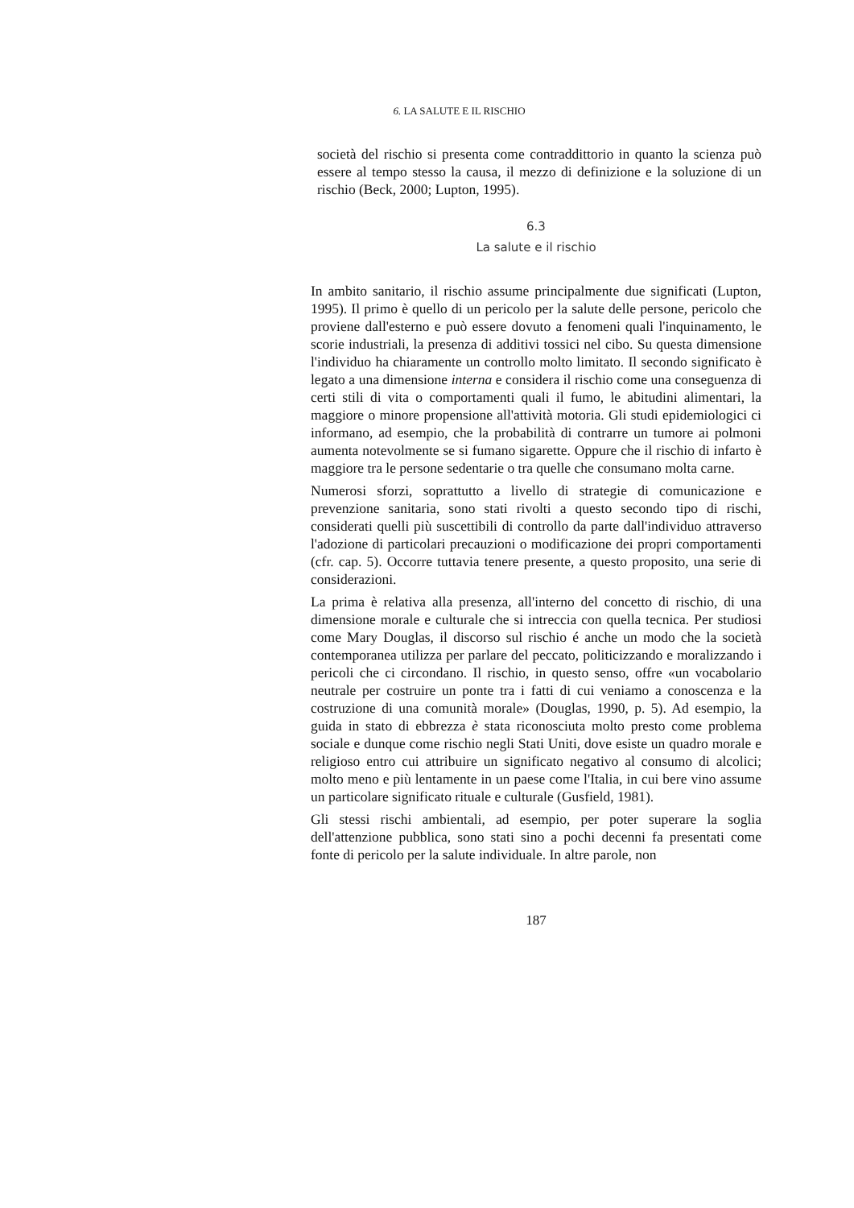6. LA SALUTE E IL RISCHIO
società del rischio si presenta come contraddittorio in quanto la scienza può essere al tempo stesso la causa, il mezzo di definizione e la soluzione di un rischio (Beck, 2000; Lupton, 1995).
6.3
La salute e il rischio
In ambito sanitario, il rischio assume principalmente due significati (Lupton, 1995). Il primo è quello di un pericolo per la salute delle persone, pericolo che proviene dall'esterno e può essere dovuto a fenomeni quali l'inquinamento, le scorie industriali, la presenza di additivi tossici nel cibo. Su questa dimensione l'individuo ha chiaramente un controllo molto limitato. Il secondo significato è legato a una dimensione interna e considera il rischio come una conseguenza di certi stili di vita o comportamenti quali il fumo, le abitudini alimentari, la maggiore o minore propensione all'attività motoria. Gli studi epidemiologici ci informano, ad esempio, che la probabilità di contrarre un tumore ai polmoni aumenta notevolmente se si fumano sigarette. Oppure che il rischio di infarto è maggiore tra le persone sedentarie o tra quelle che consumano molta carne.
Numerosi sforzi, soprattutto a livello di strategie di comunicazione e prevenzione sanitaria, sono stati rivolti a questo secondo tipo di rischi, considerati quelli più suscettibili di controllo da parte dall'individuo attraverso l'adozione di particolari precauzioni o modificazione dei propri comportamenti (cfr. cap. 5). Occorre tuttavia tenere presente, a questo proposito, una serie di considerazioni.
La prima è relativa alla presenza, all'interno del concetto di rischio, di una dimensione morale e culturale che si intreccia con quella tecnica. Per studiosi come Mary Douglas, il discorso sul rischio é anche un modo che la società contemporanea utilizza per parlare del peccato, politicizzando e moralizzando i pericoli che ci circondano. Il rischio, in questo senso, offre «un vocabolario neutrale per costruire un ponte tra i fatti di cui veniamo a conoscenza e la costruzione di una comunità morale» (Douglas, 1990, p. 5). Ad esempio, la guida in stato di ebbrezza è stata riconosciuta molto presto come problema sociale e dunque come rischio negli Stati Uniti, dove esiste un quadro morale e religioso entro cui attribuire un significato negativo al consumo di alcolici; molto meno e più lentamente in un paese come l'Italia, in cui bere vino assume un particolare significato rituale e culturale (Gusfield, 1981).
Gli stessi rischi ambientali, ad esempio, per poter superare la soglia dell'attenzione pubblica, sono stati sino a pochi decenni fa presentati come fonte di pericolo per la salute individuale. In altre parole, non
187